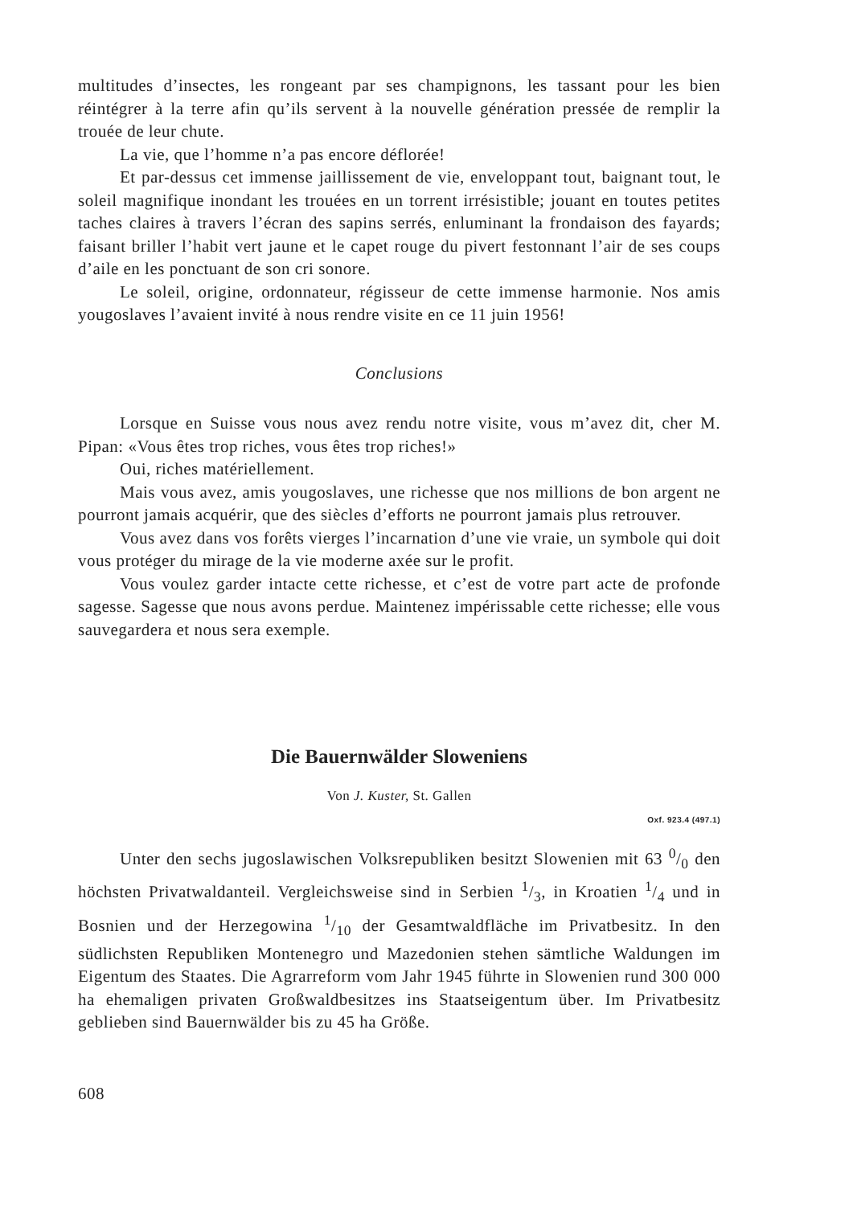multitudes d’insectes, les rongeant par ses champignons, les tassant pour les bien réintégrer à la terre afin qu’ils servent à la nouvelle génération pressée de remplir la trouée de leur chute.
La vie, que l’homme n’a pas encore déflorée!
Et par-dessus cet immense jaillissement de vie, enveloppant tout, baignant tout, le soleil magnifique inondant les trouées en un torrent irrésistible; jouant en toutes petites taches claires à travers l’écran des sapins serrés, enluminant la frondaison des fayards; faisant briller l’habit vert jaune et le capet rouge du pivert festonnant l’air de ses coups d’aile en les ponctuant de son cri sonore.
Le soleil, origine, ordonnateur, régisseur de cette immense harmonie. Nos amis yougoslaves l’avaient invité à nous rendre visite en ce 11 juin 1956!
Conclusions
Lorsque en Suisse vous nous avez rendu notre visite, vous m’avez dit, cher M. Pipan: «Vous êtes trop riches, vous êtes trop riches!»
Oui, riches matériellement.
Mais vous avez, amis yougoslaves, une richesse que nos millions de bon argent ne pourront jamais acquérir, que des siècles d’efforts ne pourront jamais plus retrouver.
Vous avez dans vos forêts vierges l’incarnation d’une vie vraie, un symbole qui doit vous protéger du mirage de la vie moderne axée sur le profit.
Vous voulez garder intacte cette richesse, et c’est de votre part acte de profonde sagesse. Sagesse que nous avons perdue. Maintenez impérissable cette richesse; elle vous sauvegardera et nous sera exemple.
Die Bauernwälder Sloweniens
Von J. Kuster, St. Gallen
Oxf. 923.4 (497.1)
Unter den sechs jugoslawischen Volksrepubliken besitzt Slowenien mit 63 0/0 den höchsten Privatwaldanteil. Vergleichsweise sind in Serbien 1/3, in Kroatien 1/4 und in Bosnien und der Herzegowina 1/10 der Gesamtwaldfläche im Privatbesitz. In den südlichsten Republiken Montenegro und Mazedonien stehen sämtliche Waldungen im Eigentum des Staates. Die Agrarreform vom Jahr 1945 führte in Slowenien rund 300 000 ha ehemaligen privaten Großwaldbesitzes ins Staatseigentum über. Im Privatbesitz geblieben sind Bauernwälder bis zu 45 ha Größe.
608